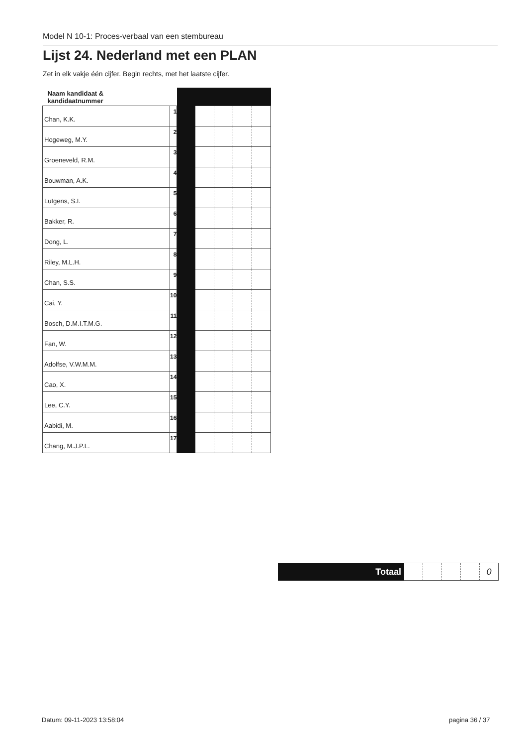Model N 10-1: Proces-verbaal van een stembureau
Lijst 24. Nederland met een PLAN
Zet in elk vakje één cijfer. Begin rechts, met het laatste cijfer.
| Naam kandidaat & kandidaatnummer | | | | | | |
| Chan, K.K. | 1 | | | | | |
| Hogeweg, M.Y. | 2 | | | | | |
| Groeneveld, R.M. | 3 | | | | | |
| Bouwman, A.K. | 4 | | | | | |
| Lutgens, S.I. | 5 | | | | | |
| Bakker, R. | 6 | | | | | |
| Dong, L. | 7 | | | | | |
| Riley, M.L.H. | 8 | | | | | |
| Chan, S.S. | 9 | | | | | |
| Cai, Y. | 10 | | | | | |
| Bosch, D.M.I.T.M.G. | 11 | | | | | |
| Fan, W. | 12 | | | | | |
| Adolfse, V.W.M.M. | 13 | | | | | |
| Cao, X. | 14 | | | | | |
| Lee, C.Y. | 15 | | | | | |
| Aabidi, M. | 16 | | | | | |
| Chang, M.J.P.L. | 17 | | | | | |
| Totaal | | | | | 0 |
Datum: 09-11-2023 13:58:04 pagina 36 / 37